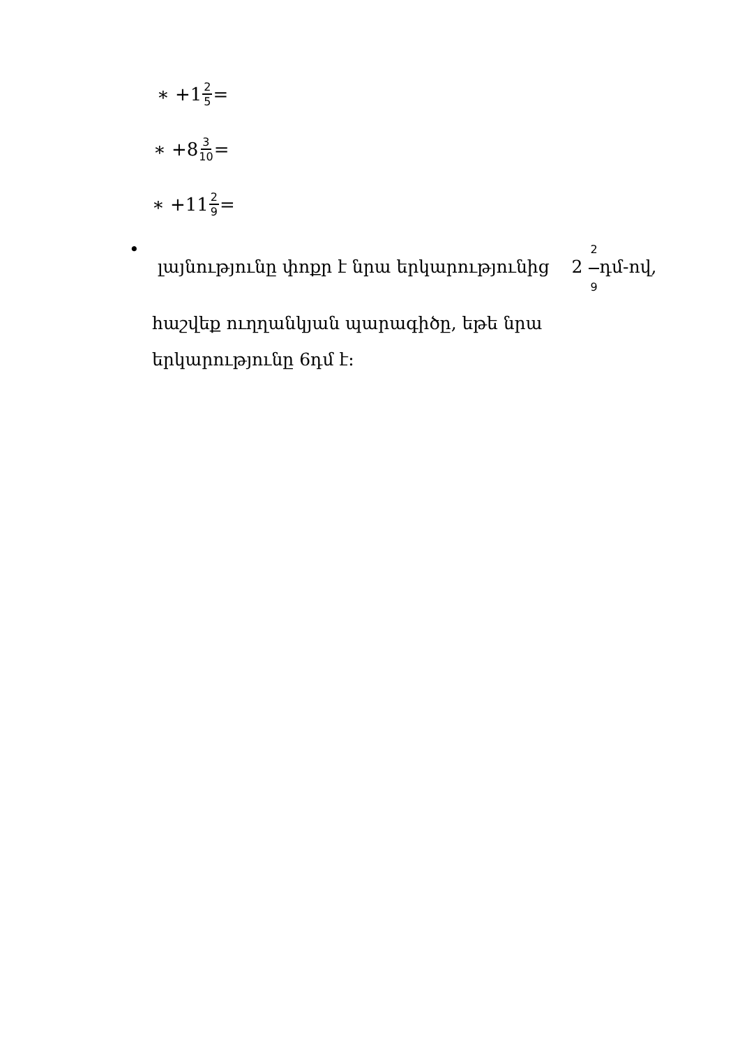∗ +1 2 5 =
∗ +8 3 10 =
∗ +11 2 9 =
• լայնությունը փոքր է նրա երկարությունից 2 2 9դմ-ով, հաշվեք ուղղանկյան պարագիծը, եթե նրա երկարությունը 6դմ է։